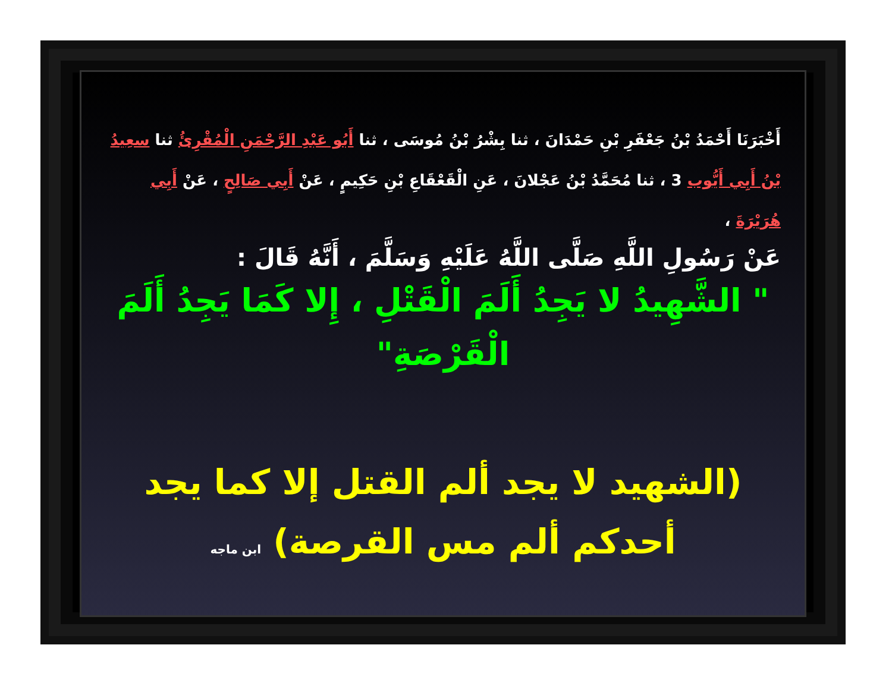أَخْبَرَنَا أَحْمَدُ بْنُ جَعْفَرِ بْنِ حَمْدَانَ ، ثنا بِشْرُ بْنُ مُوسَى ، ثنا أَبُو عَبْدِ الرَّحْمَنِ الْمُقْرِئُ ثنا سعِيدُ بْنُ أَبِي أَيُّوب 3 ، ثنا مُحَمَّدُ بْنُ عَجْلانَ ، عَنِ الْقَعْقَاعِ بْنِ حَكِيمٍ ، عَنْ أَبِي صَالِحٍ ، عَنْ أَبِي هُرَيْرَةَ ،
عَنْ رَسُولِ اللَّهِ صَلَّى اللَّهُ عَلَيْهِ وَسَلَّمَ ، أَنَّهُ قَالَ :
" الشَّهِيدُ لا يَجِدُ أَلَمَ الْقَتْلِ ، إِلا كَمَا يَجِدُ أَلَمَ الْقَرْصَةِ"
(الشهيد لا يجد ألم القتل إلا كما يجد أحدكم ألم مس القرصة) ابن ماجه